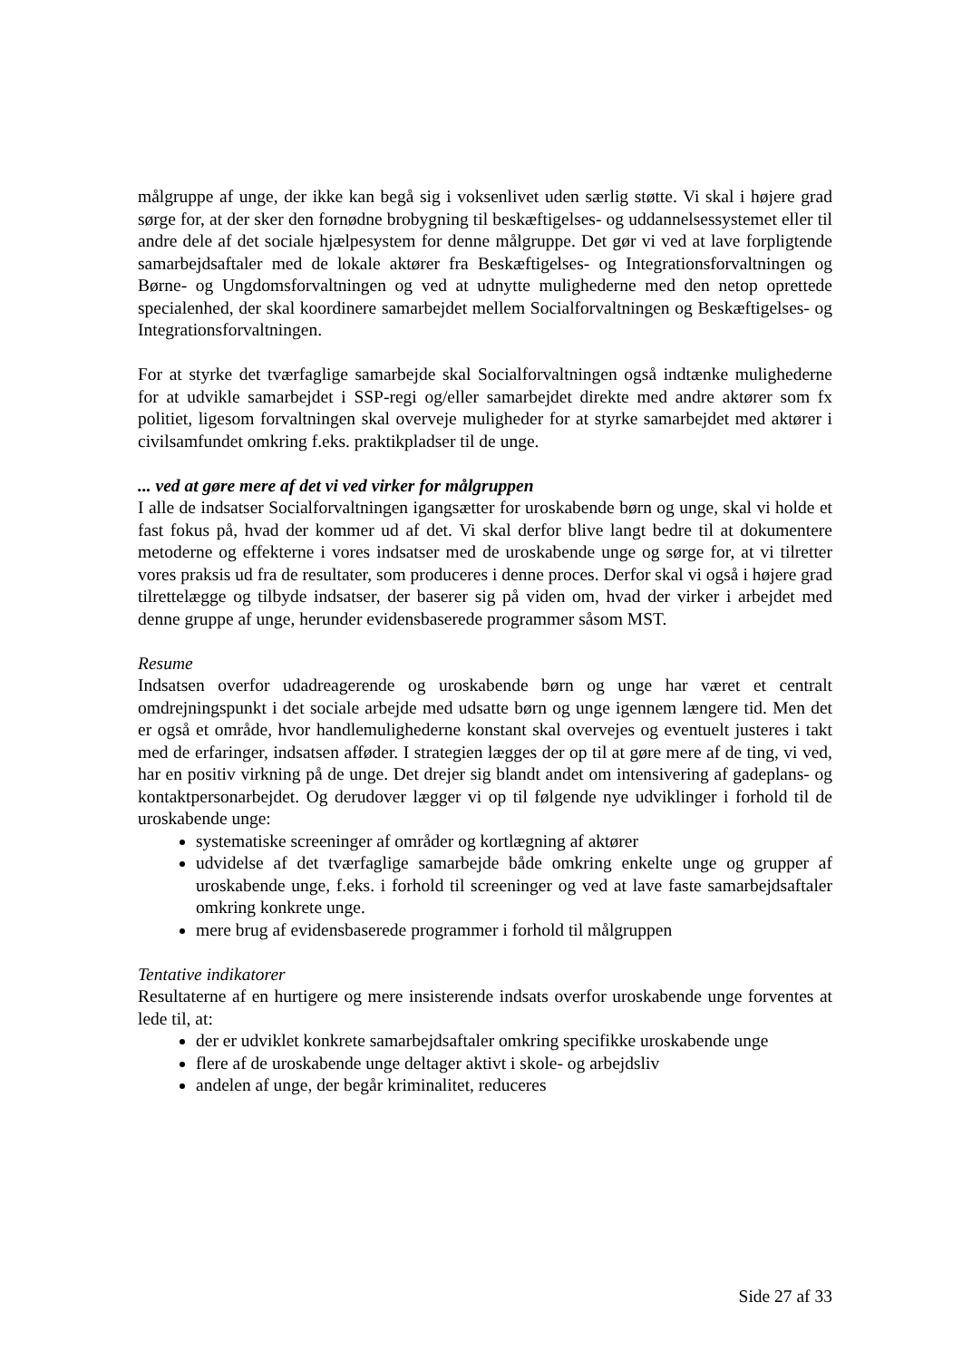målgruppe af unge, der ikke kan begå sig i voksenlivet uden særlig støtte. Vi skal i højere grad sørge for, at der sker den fornødne brobygning til beskæftigelses- og uddannelsessystemet eller til andre dele af det sociale hjælpesystem for denne målgruppe. Det gør vi ved at lave forpligtende samarbejdsaftaler med de lokale aktører fra Beskæftigelses- og Integrationsforvaltningen og Børne- og Ungdomsforvaltningen og ved at udnytte mulighederne med den netop oprettede specialenhed, der skal koordinere samarbejdet mellem Socialforvaltningen og Beskæftigelses- og Integrationsforvaltningen.
For at styrke det tværfaglige samarbejde skal Socialforvaltningen også indtænke mulighederne for at udvikle samarbejdet i SSP-regi og/eller samarbejdet direkte med andre aktører som fx politiet, ligesom forvaltningen skal overveje muligheder for at styrke samarbejdet med aktører i civilsamfundet omkring f.eks. praktikpladser til de unge.
... ved at gøre mere af det vi ved virker for målgruppen
I alle de indsatser Socialforvaltningen igangsætter for uroskabende børn og unge, skal vi holde et fast fokus på, hvad der kommer ud af det. Vi skal derfor blive langt bedre til at dokumentere metoderne og effekterne i vores indsatser med de uroskabende unge og sørge for, at vi tilretter vores praksis ud fra de resultater, som produceres i denne proces. Derfor skal vi også i højere grad tilrettelægge og tilbyde indsatser, der baserer sig på viden om, hvad der virker i arbejdet med denne gruppe af unge, herunder evidensbaserede programmer såsom MST.
Resume
Indsatsen overfor udadreagerende og uroskabende børn og unge har været et centralt omdrejningspunkt i det sociale arbejde med udsatte børn og unge igennem længere tid. Men det er også et område, hvor handlemulighederne konstant skal overvejes og eventuelt justeres i takt med de erfaringer, indsatsen afføder. I strategien lægges der op til at gøre mere af de ting, vi ved, har en positiv virkning på de unge. Det drejer sig blandt andet om intensivering af gadeplans- og kontaktpersonarbejdet. Og derudover lægger vi op til følgende nye udviklinger i forhold til de uroskabende unge:
systematiske screeninger af områder og kortlægning af aktører
udvidelse af det tværfaglige samarbejde både omkring enkelte unge og grupper af uroskabende unge, f.eks. i forhold til screeninger og ved at lave faste samarbejdsaftaler omkring konkrete unge.
mere brug af evidensbaserede programmer i forhold til målgruppen
Tentative indikatorer
Resultaterne af en hurtigere og mere insisterende indsats overfor uroskabende unge forventes at lede til, at:
der er udviklet konkrete samarbejdsaftaler omkring specifikke uroskabende unge
flere af de uroskabende unge deltager aktivt i skole- og arbejdsliv
andelen af unge, der begår kriminalitet, reduceres
Side 27 af 33